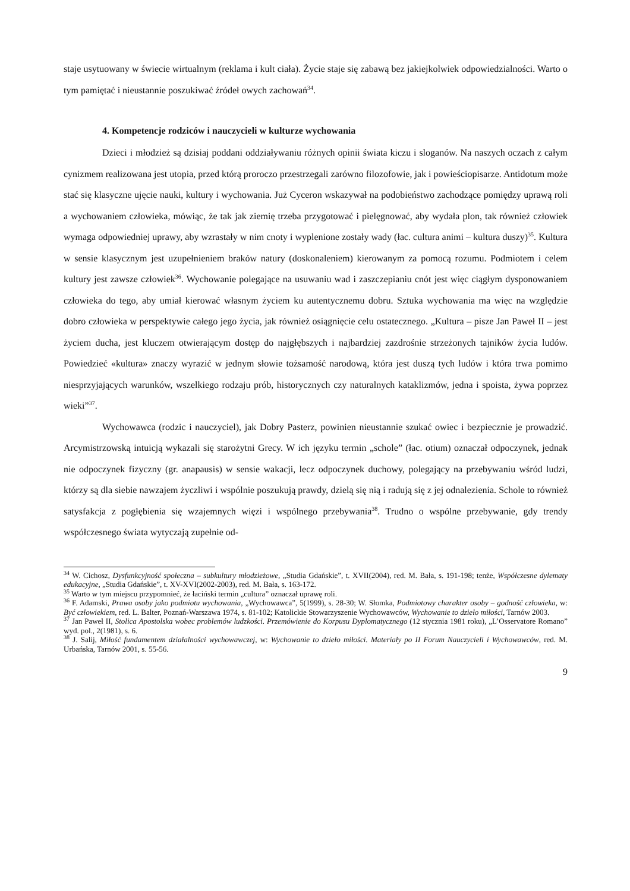staje usytuowany w świecie wirtualnym (reklama i kult ciała). Życie staje się zabawą bez jakiejkolwiek odpowiedzialności. Warto o tym pamiętać i nieustannie poszukiwać źródeł owych zachowań<sup>34</sup>.
4. Kompetencje rodziców i nauczycieli w kulturze wychowania
Dzieci i młodzież są dzisiaj poddani oddziaływaniu różnych opinii świata kiczu i sloganów. Na naszych oczach z całym cynizmem realizowana jest utopia, przed którą proroczo przestrzegali zarówno filozofowie, jak i powieściopisarze. Antidotum może stać się klasyczne ujęcie nauki, kultury i wychowania. Już Cyceron wskazywał na podobieństwo zachodzące pomiędzy uprawą roli a wychowaniem człowieka, mówiąc, że tak jak ziemię trzeba przygotować i pielęgnować, aby wydała plon, tak również człowiek wymaga odpowiedniej uprawy, aby wzrastały w nim cnoty i wyplenione zostały wady (łac. cultura animi – kultura duszy)<sup>35</sup>. Kultura w sensie klasycznym jest uzupełnieniem braków natury (doskonaleniem) kierowanym za pomocą rozumu. Podmiotem i celem kultury jest zawsze człowiek<sup>36</sup>. Wychowanie polegające na usuwaniu wad i zaszczepianiu cnót jest więc ciągłym dysponowaniem człowieka do tego, aby umiał kierować własnym życiem ku autentycznemu dobru. Sztuka wychowania ma więc na względzie dobro człowieka w perspektywie całego jego życia, jak również osiągnięcie celu ostatecznego. „Kultura – pisze Jan Paweł II – jest życiem ducha, jest kluczem otwierającym dostęp do najgłębszych i najbardziej zazdrośnie strzeżonych tajników życia ludów. Powiedzieć «kultura» znaczy wyrazić w jednym słowie tożsamość narodową, która jest duszą tych ludów i która trwa pomimo niesprzyjających warunków, wszelkiego rodzaju prób, historycznych czy naturalnych kataklizmów, jedna i spoista, żywa poprzez wieki”<sup>37</sup>.
Wychowawca (rodzic i nauczyciel), jak Dobry Pasterz, powinien nieustannie szukać owiec i bezpiecznie je prowadzić. Arcymistrzowską intuicją wykazali się starożytni Grecy. W ich języku termin „schole” (łac. otium) oznaczał odpoczynek, jednak nie odpoczynek fizyczny (gr. anapausis) w sensie wakacji, lecz odpoczynek duchowy, polegający na przebywaniu wśród ludzi, którzy są dla siebie nawzajem życzliwi i wspólnie poszukują prawdy, dzielą się nią i radują się z jej odnalezienia. Schole to również satysfakcja z pogłębienia się wzajemnych więzi i wspólnego przebywania<sup>38</sup>. Trudno o wspólne przebywanie, gdy trendy współczesnego świata wytyczają zupełnie od-
<sup>34</sup> W. Cichosz, Dysfunkcyjność społeczna – subkultury młodzieżowe, „Studia Gdańskie”, t. XVII(2004), red. M. Bała, s. 191-198; tenże, Współczesne dylematy edukacyjne, „Studia Gdańskie”, t. XV-XVI(2002-2003), red. M. Bała, s. 163-172.
<sup>35</sup> Warto w tym miejscu przypomnieć, że łaciński termin „cultura” oznaczał uprawę roli.
<sup>36</sup> F. Adamski, Prawa osoby jako podmiotu wychowania, „Wychowawca”, 5(1999), s. 28-30; W. Słomka, Podmiotowy charakter osoby – godność człowieka, w: Być człowiekiem, red. L. Balter, Poznań-Warszawa 1974, s. 81-102; Katolickie Stowarzyszenie Wychowawców, Wychowanie to dzieło miłości, Tarnów 2003.
<sup>37</sup> Jan Paweł II, Stolica Apostolska wobec problemów ludzkości. Przemówienie do Korpusu Dyplomatycznego (12 stycznia 1981 roku), „L’Osservatore Romano” wyd. pol., 2(1981), s. 6.
<sup>38</sup> J. Salij, Miłość fundamentem działalności wychowawczej, w: Wychowanie to dzieło miłości. Materiały po II Forum Nauczycieli i Wychowawców, red. M. Urbańska, Tarnów 2001, s. 55-56.
9